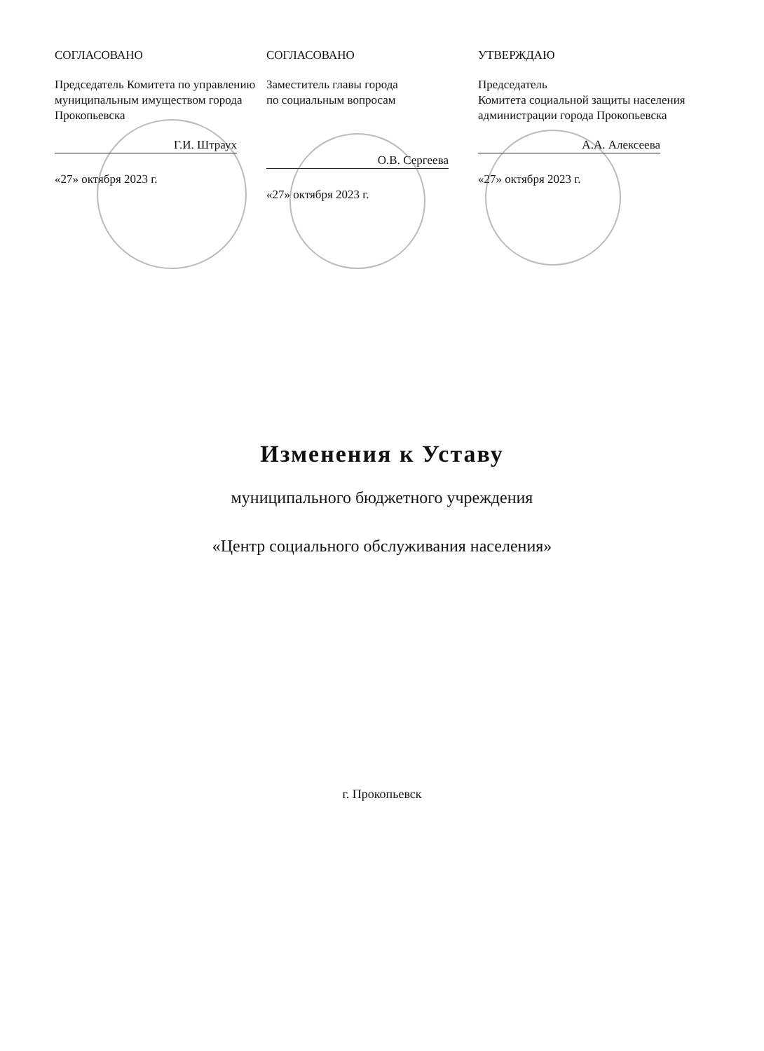СОГЛАСОВАНО
Председатель Комитета по управлению муниципальным имуществом города Прокопьевска
Г.И. Штраух
«27» октября 2023 г.
СОГЛАСОВАНО
Заместитель главы города
по социальным вопросам
О.В. Сергеева
«27» октября 2023 г.
УТВЕРЖДАЮ
Председатель
Комитета социальной защиты населения администрации города Прокопьевска
А.А. Алексеева
«27» октября 2023 г.
Изменения к Уставу
муниципального бюджетного учреждения
«Центр социального обслуживания населения»
г. Прокопьевск